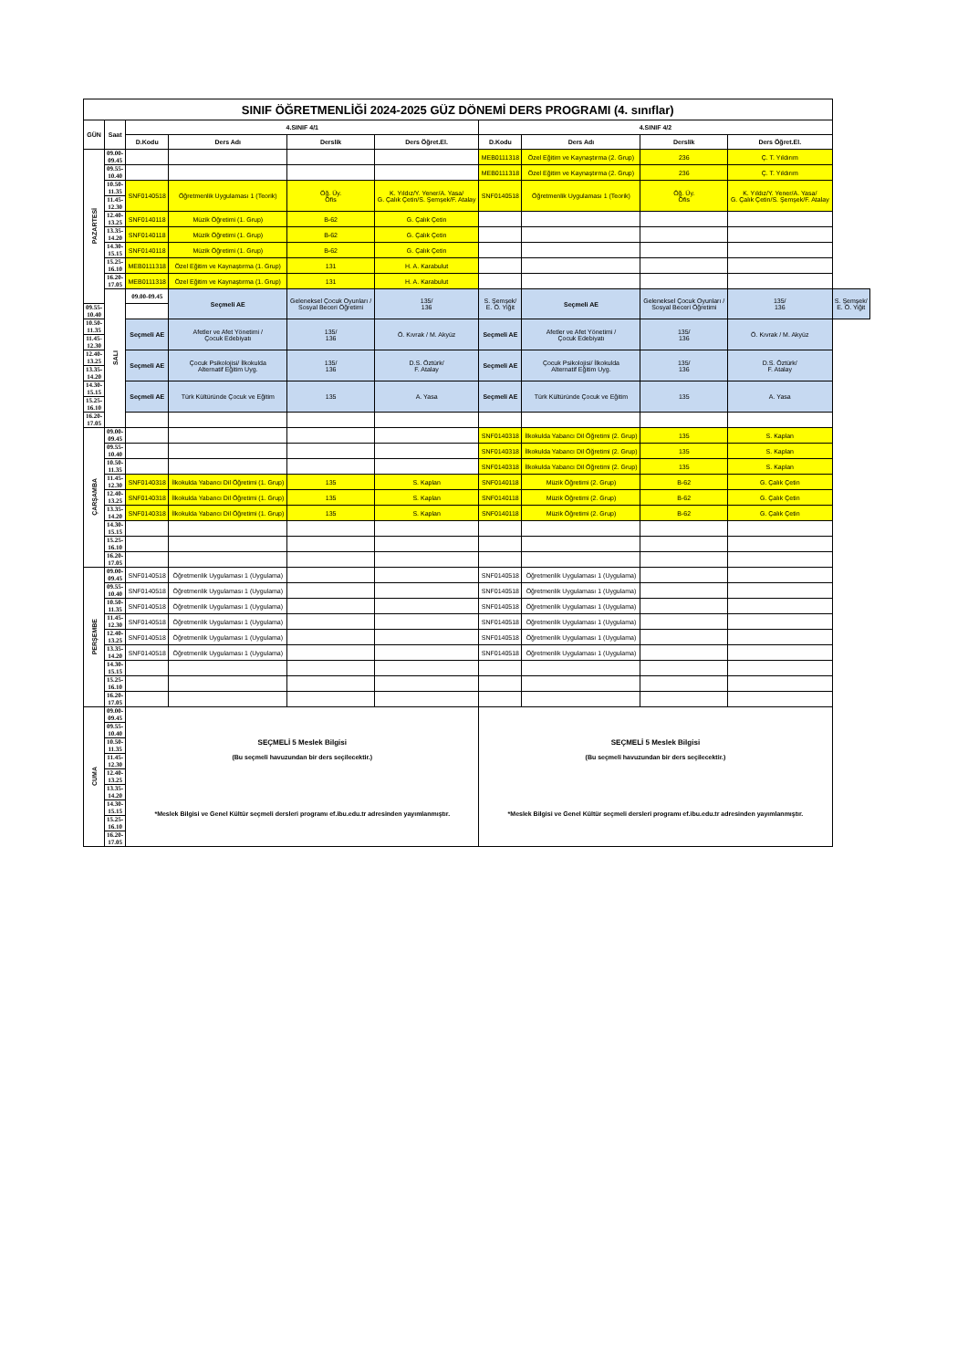| SINIF ÖĞRETMENLİĞİ 2024-2025 GÜZ DÖNEMİ DERS PROGRAMI (4. sınıflar) | | | | | | | | | | |
| GÜN | Saat | 4.SINIF 4/1 | | | | 4.SINIF 4/2 | | | | |
| | | D.Kodu | Ders Adı | Derslik | Ders Öğret.El. | D.Kodu | Ders Adı | Derslik | Ders Öğret.El. | |
| PAZARTESİ | 09.00-09.45 | | | | | MEB0111318 | Özel Eğitim ve Kaynaştırma (2. Grup) | 236 | Ç. T. Yıldırım | |
| | 09.55-10.40 | | | | | MEB0111318 | Özel Eğitim ve Kaynaştırma (2. Grup) | 236 | Ç. T. Yıldırım | |
| | 10.50-11.35 | SNF0140518 | Öğretmenlik Uygulaması 1 (Teorik) | Öğ. Üy. Ofis | K. Yıldız/Y. Yener/A. Yasa/ G. Çalık Çetin/S. Şemşek/F. Atalay | SNF0140518 | Öğretmenlik Uygulaması 1 (Teorik) | Öğ. Üy. Ofis | K. Yıldız/Y. Yener/A. Yasa/ G. Çalık Çetin/S. Şemşek/F. Atalay | |
| | 11.45-12.30 | | | | | | | | | |
| | 12.40-13.25 | SNF0140118 | Müzik Öğretimi (1. Grup) | B-62 | G. Çalık Çetin | | | | | |
| | 13.35-14.20 | SNF0140118 | Müzik Öğretimi (1. Grup) | B-62 | G. Çalık Çetin | | | | | |
| | 14.30-15.15 | SNF0140118 | Müzik Öğretimi (1. Grup) | B-62 | G. Çalık Çetin | | | | | |
| | 15.25-16.10 | MEB0111318 | Özel Eğitim ve Kaynaştırma (1. Grup) | 131 | H. A. Karabulut | | | | | |
| | 16.20-17.05 | MEB0111318 | Özel Eğitim ve Kaynaştırma (1. Grup) | 131 | H. A. Karabulut | | | | | |
| | SALI | 09.00-09.45 | Seçmeli AE | Geleneksel Çocuk Oyunları / Sosyal Beceri Öğretimi | 135/ 136 | S. Şemşek/ E. Ö. Yiğit | Seçmeli AE | Geleneksel Çocuk Oyunları / Sosyal Beceri Öğretimi | 135/ 136 | S. Şemşek/ E. Ö. Yiğit |
| 09.55-10.40 | | | | | | | | | | |
| 10.50-11.35 | | Seçmeli AE | Afetler ve Afet Yönetimi / Çocuk Edebiyatı | 135/ 136 | Ö. Kıvrak / M. Akyüz | Seçmeli AE | Afetler ve Afet Yönetimi / Çocuk Edebiyatı | 135/ 136 | Ö. Kıvrak / M. Akyüz | |
| 11.45-12.30 | | | | | | | | | | |
| 12.40-13.25 | | Seçmeli AE | Çocuk Psikolojisi/ İlkokulda Alternatif Eğitim Uyg. | 135/ 136 | D.S. Öztürk/ F. Atalay | Seçmeli AE | Çocuk Psikolojisi/ İlkokulda Alternatif Eğitim Uyg. | 135/ 136 | D.S. Öztürk/ F. Atalay | |
| 13.35-14.20 | | | | | | | | | | |
| 14.30-15.15 | | Seçmeli AE | Türk Kültüründe Çocuk ve Eğitim | 135 | A. Yasa | Seçmeli AE | Türk Kültüründe Çocuk ve Eğitim | 135 | A. Yasa | |
| 15.25-16.10 | | | | | | | | | | |
| 16.20-17.05 | | | | | | | | | | |
| ÇARŞAMBA | 09.00-09.45 | | | | | SNF0140318 | İlkokulda Yabancı Dil Öğretimi (2. Grup) | 135 | S. Kaplan | |
| | 09.55-10.40 | | | | | SNF0140318 | İlkokulda Yabancı Dil Öğretimi (2. Grup) | 135 | S. Kaplan | |
| | 10.50-11.35 | | | | | SNF0140318 | İlkokulda Yabancı Dil Öğretimi (2. Grup) | 135 | S. Kaplan | |
| | 11.45-12.30 | SNF0140318 | İlkokulda Yabancı Dil Öğretimi (1. Grup) | 135 | S. Kaplan | SNF0140118 | Müzik Öğretimi (2. Grup) | B-62 | G. Çalık Çetin | |
| | 12.40-13.25 | SNF0140318 | İlkokulda Yabancı Dil Öğretimi (1. Grup) | 135 | S. Kaplan | SNF0140118 | Müzik Öğretimi (2. Grup) | B-62 | G. Çalık Çetin | |
| | 13.35-14.20 | SNF0140318 | İlkokulda Yabancı Dil Öğretimi (1. Grup) | 135 | S. Kaplan | SNF0140118 | Müzik Öğretimi (2. Grup) | B-62 | G. Çalık Çetin | |
| | 14.30-15.15 | | | | | | | | | |
| | 15.25-16.10 | | | | | | | | | |
| | 16.20-17.05 | | | | | | | | | |
| PERŞEMBE | 09.00-09.45 | SNF0140518 | Öğretmenlik Uygulaması 1 (Uygulama) | | | SNF0140518 | Öğretmenlik Uygulaması 1 (Uygulama) | | | |
| | 09.55-10.40 | SNF0140518 | Öğretmenlik Uygulaması 1 (Uygulama) | | | SNF0140518 | Öğretmenlik Uygulaması 1 (Uygulama) | | | |
| | 10.50-11.35 | SNF0140518 | Öğretmenlik Uygulaması 1 (Uygulama) | | | SNF0140518 | Öğretmenlik Uygulaması 1 (Uygulama) | | | |
| | 11.45-12.30 | SNF0140518 | Öğretmenlik Uygulaması 1 (Uygulama) | | | SNF0140518 | Öğretmenlik Uygulaması 1 (Uygulama) | | | |
| | 12.40-13.25 | SNF0140518 | Öğretmenlik Uygulaması 1 (Uygulama) | | | SNF0140518 | Öğretmenlik Uygulaması 1 (Uygulama) | | | |
| | 13.35-14.20 | SNF0140518 | Öğretmenlik Uygulaması 1 (Uygulama) | | | SNF0140518 | Öğretmenlik Uygulaması 1 (Uygulama) | | | |
| | 14.30-15.15 | | | | | | | | | |
| | 15.25-16.10 | | | | | | | | | |
| | 16.20-17.05 | | | | | | | | | |
| CUMA | 09.00-09.45 | SEÇMELİ 5 Meslek Bilgisi (Bu seçmeli havuzundan bir ders seçilecektir.) *Meslek Bilgisi ve Genel Kültür seçmeli dersleri programı ef.ibu.edu.tr adresinden yayımlanmıştır. | | | | SEÇMELİ 5 Meslek Bilgisi (Bu seçmeli havuzundan bir ders seçilecektir.) *Meslek Bilgisi ve Genel Kültür seçmeli dersleri programı ef.ibu.edu.tr adresinden yayımlanmıştır. | | | | |
| | 09.55-10.40 | | | | | | | | | |
| | 10.50-11.35 | | | | | | | | | |
| | 11.45-12.30 | | | | | | | | | |
| | 12.40-13.25 | | | | | | | | | |
| | 13.35-14.20 | | | | | | | | | |
| | 14.30-15.15 | | | | | | | | | |
| | 15.25-16.10 | | | | | | | | | |
| | 16.20-17.05 | | | | | | | | | |